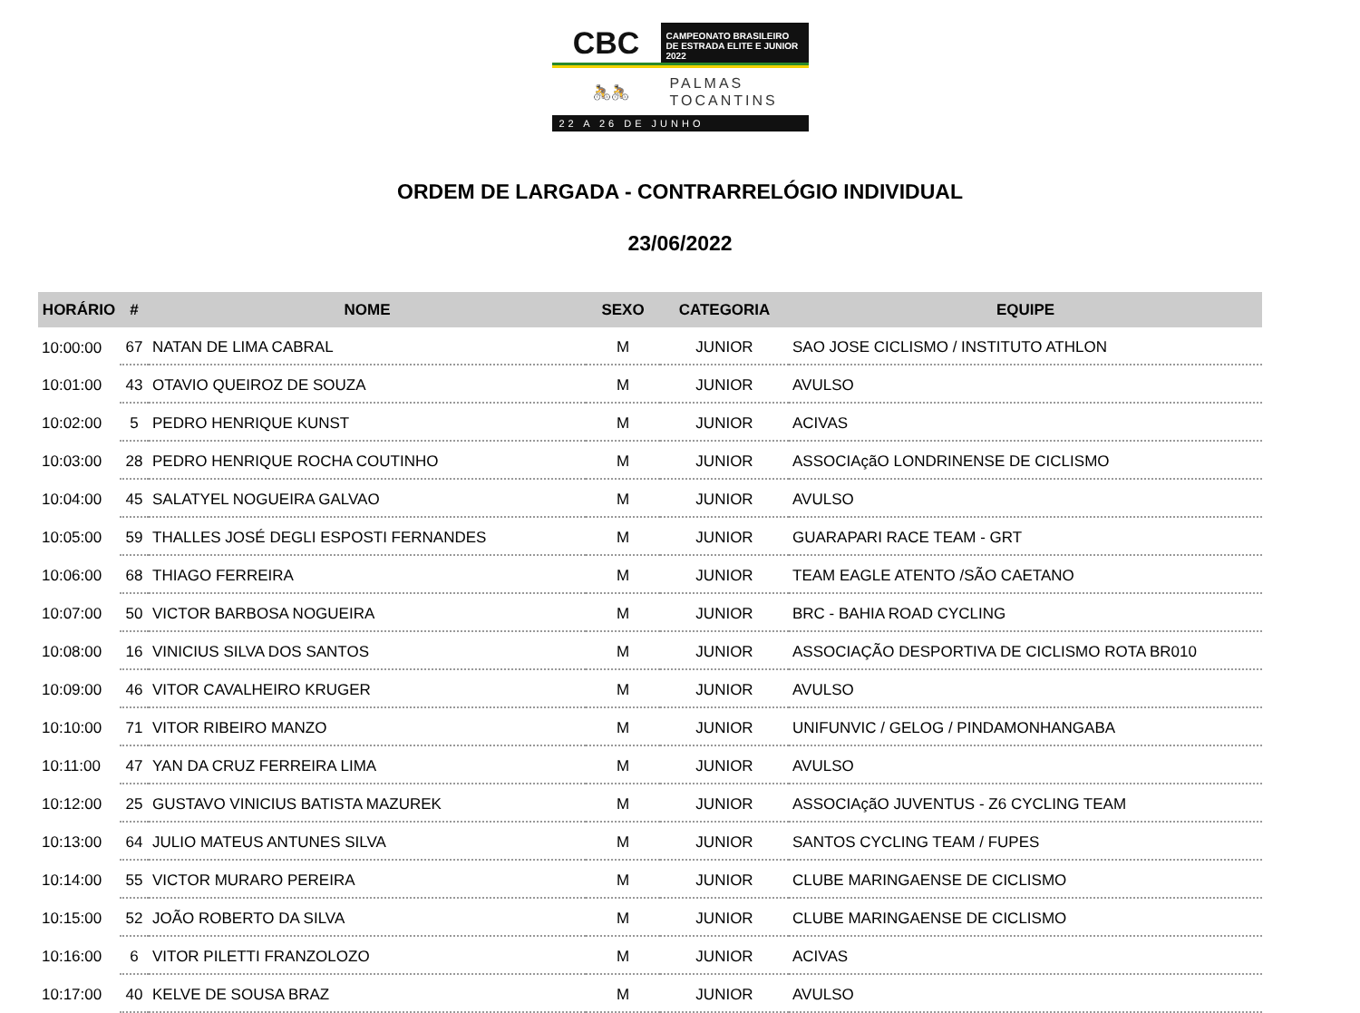CBC
CAMPEONATO BRASILEIRO
DE ESTRADA ELITE E JUNIOR 2022
🚴🚴
PALMAS
TOCANTINS
22 A 26 DE JUNHO
ORDEM DE LARGADA - CONTRARRELÓGIO INDIVIDUAL
23/06/2022
| HORÁRIO | # | NOME | SEXO | CATEGORIA | EQUIPE |
| --- | --- | --- | --- | --- | --- |
| 10:00:00 | 67 | NATAN DE LIMA CABRAL | M | JUNIOR | SAO JOSE CICLISMO / INSTITUTO ATHLON |
| 10:01:00 | 43 | OTAVIO QUEIROZ DE SOUZA | M | JUNIOR | AVULSO |
| 10:02:00 | 5 | PEDRO HENRIQUE KUNST | M | JUNIOR | ACIVAS |
| 10:03:00 | 28 | PEDRO HENRIQUE ROCHA COUTINHO | M | JUNIOR | ASSOCIAçãO LONDRINENSE DE CICLISMO |
| 10:04:00 | 45 | SALATYEL NOGUEIRA GALVAO | M | JUNIOR | AVULSO |
| 10:05:00 | 59 | THALLES JOSÉ DEGLI ESPOSTI FERNANDES | M | JUNIOR | GUARAPARI RACE TEAM - GRT |
| 10:06:00 | 68 | THIAGO FERREIRA | M | JUNIOR | TEAM EAGLE ATENTO /SÃO CAETANO |
| 10:07:00 | 50 | VICTOR BARBOSA NOGUEIRA | M | JUNIOR | BRC - BAHIA ROAD CYCLING |
| 10:08:00 | 16 | VINICIUS SILVA DOS SANTOS | M | JUNIOR | ASSOCIAÇÃO DESPORTIVA DE CICLISMO ROTA BR010 |
| 10:09:00 | 46 | VITOR CAVALHEIRO KRUGER | M | JUNIOR | AVULSO |
| 10:10:00 | 71 | VITOR RIBEIRO MANZO | M | JUNIOR | UNIFUNVIC / GELOG / PINDAMONHANGABA |
| 10:11:00 | 47 | YAN DA CRUZ FERREIRA LIMA | M | JUNIOR | AVULSO |
| 10:12:00 | 25 | GUSTAVO VINICIUS BATISTA MAZUREK | M | JUNIOR | ASSOCIAçãO JUVENTUS - Z6 CYCLING TEAM |
| 10:13:00 | 64 | JULIO MATEUS ANTUNES SILVA | M | JUNIOR | SANTOS CYCLING TEAM / FUPES |
| 10:14:00 | 55 | VICTOR MURARO PEREIRA | M | JUNIOR | CLUBE MARINGAENSE DE CICLISMO |
| 10:15:00 | 52 | JOÃO ROBERTO DA SILVA | M | JUNIOR | CLUBE MARINGAENSE DE CICLISMO |
| 10:16:00 | 6 | VITOR PILETTI FRANZOLOZO | M | JUNIOR | ACIVAS |
| 10:17:00 | 40 | KELVE DE SOUSA BRAZ | M | JUNIOR | AVULSO |